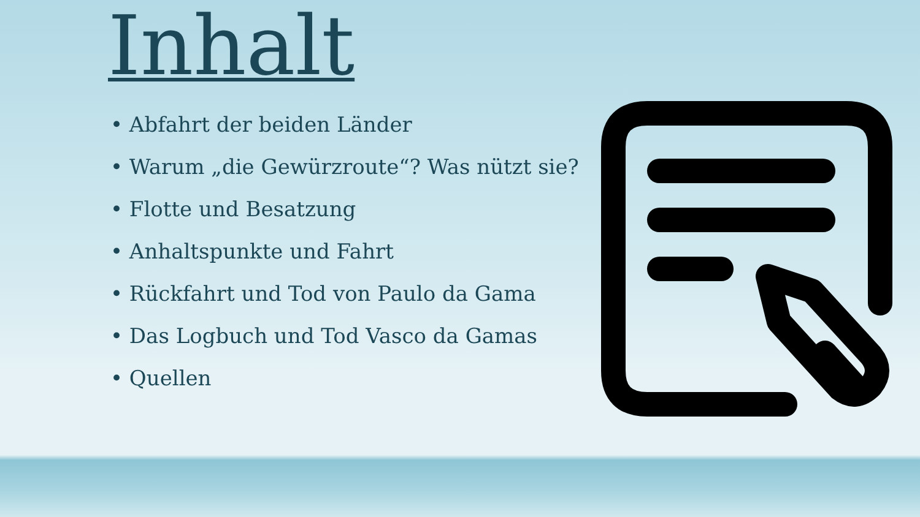Inhalt
• Abfahrt der beiden Länder
• Warum „die Gewürzroute“? Was nützt sie?
• Flotte und Besatzung
• Anhaltspunkte und Fahrt
• Rückfahrt und Tod von Paulo da Gama
• Das Logbuch und Tod Vasco da Gamas
• Quellen